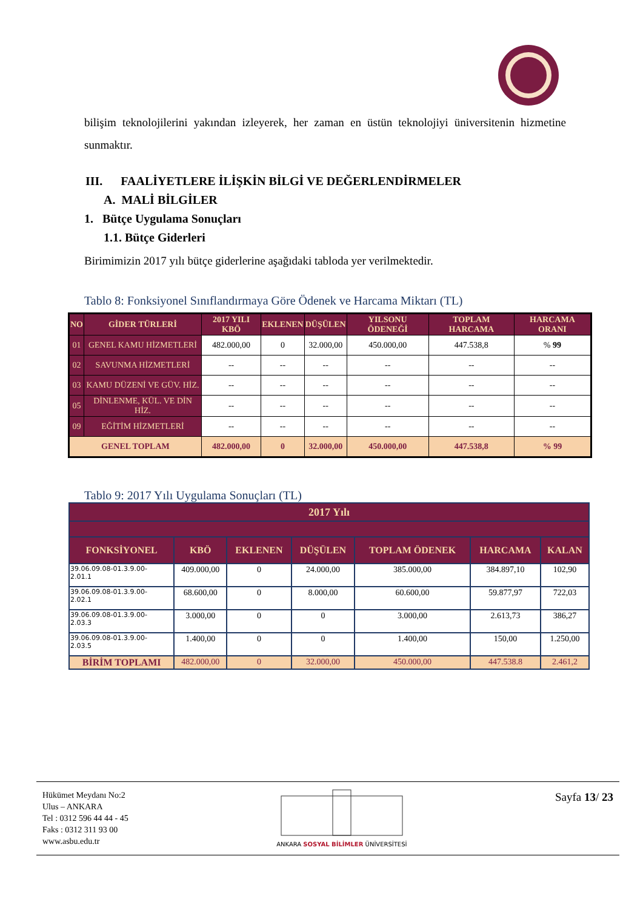bilişim teknolojilerini yakından izleyerek, her zaman en üstün teknolojiyi üniversitenin hizmetine sunmaktır.
III. FAALİYETLERE İLİŞKİN BİLGİ VE DEĞERLENDİRMELER
A. MALİ BİLGİLER
1. Bütçe Uygulama Sonuçları
1.1. Bütçe Giderleri
Birimimizin 2017 yılı bütçe giderlerine aşağıdaki tabloda yer verilmektedir.
Tablo 8: Fonksiyonel Sınıflandırmaya Göre Ödenek ve Harcama Miktarı (TL)
| NO | GİDER TÜRLERİ | 2017 YILI KBÖ | EKLENEN | DÜŞÜLEN | YILSONU ÖDENEĞİ | TOPLAM HARCAMA | HARCAMA ORANI |
| --- | --- | --- | --- | --- | --- | --- | --- |
| 01 | GENEL KAMU HİZMETLERİ | 482.000,00 | 0 | 32.000,00 | 450.000,00 | 447.538,8 | % 99 |
| 02 | SAVUNMA HİZMETLERİ | -- | -- | -- | -- | -- | -- |
| 03 | KAMU DÜZENİ VE GÜV. HİZ. | -- | -- | -- | -- | -- | -- |
| 05 | DİNLENME, KÜL. VE DİN HİZ. | -- | -- | -- | -- | -- | -- |
| 09 | EĞİTİM HİZMETLERİ | -- | -- | -- | -- | -- | -- |
| GENEL TOPLAM | | 482.000,00 | 0 | 32.000,00 | 450.000,00 | 447.538,8 | % 99 |
Tablo 9: 2017 Yılı Uygulama Sonuçları (TL)
| 2017 Yılı | | | | | | |
| --- | --- | --- | --- | --- | --- | --- |
| FONKSİYONEL | KBÖ | EKLENEN | DÜŞÜLEN | TOPLAM ÖDENEK | HARCAMA | KALAN |
| 39.06.09.08-01.3.9.00- 2.01.1 | 409.000,00 | 0 | 24.000,00 | 385.000,00 | 384.897,10 | 102,90 |
| 39.06.09.08-01.3.9.00- 2.02.1 | 68.600,00 | 0 | 8.000,00 | 60.600,00 | 59.877,97 | 722,03 |
| 39.06.09.08-01.3.9.00- 2.03.3 | 3.000,00 | 0 | 0 | 3.000,00 | 2.613,73 | 386,27 |
| 39.06.09.08-01.3.9.00- 2.03.5 | 1.400,00 | 0 | 0 | 1.400,00 | 150,00 | 1.250,00 |
| BİRİM TOPLAMI | 482.000,00 | 0 | 32.000,00 | 450.000,00 | 447.538.8 | 2.461,2 |
Hükümet Meydanı No:2
Ulus – ANKARA
Tel : 0312 596 44 44 - 45
Faks : 0312 311 93 00
www.asbu.edu.tr
ANKARA SOSYAL BİLİMLER ÜNİVERSİTESİ
Sayfa 13/ 23